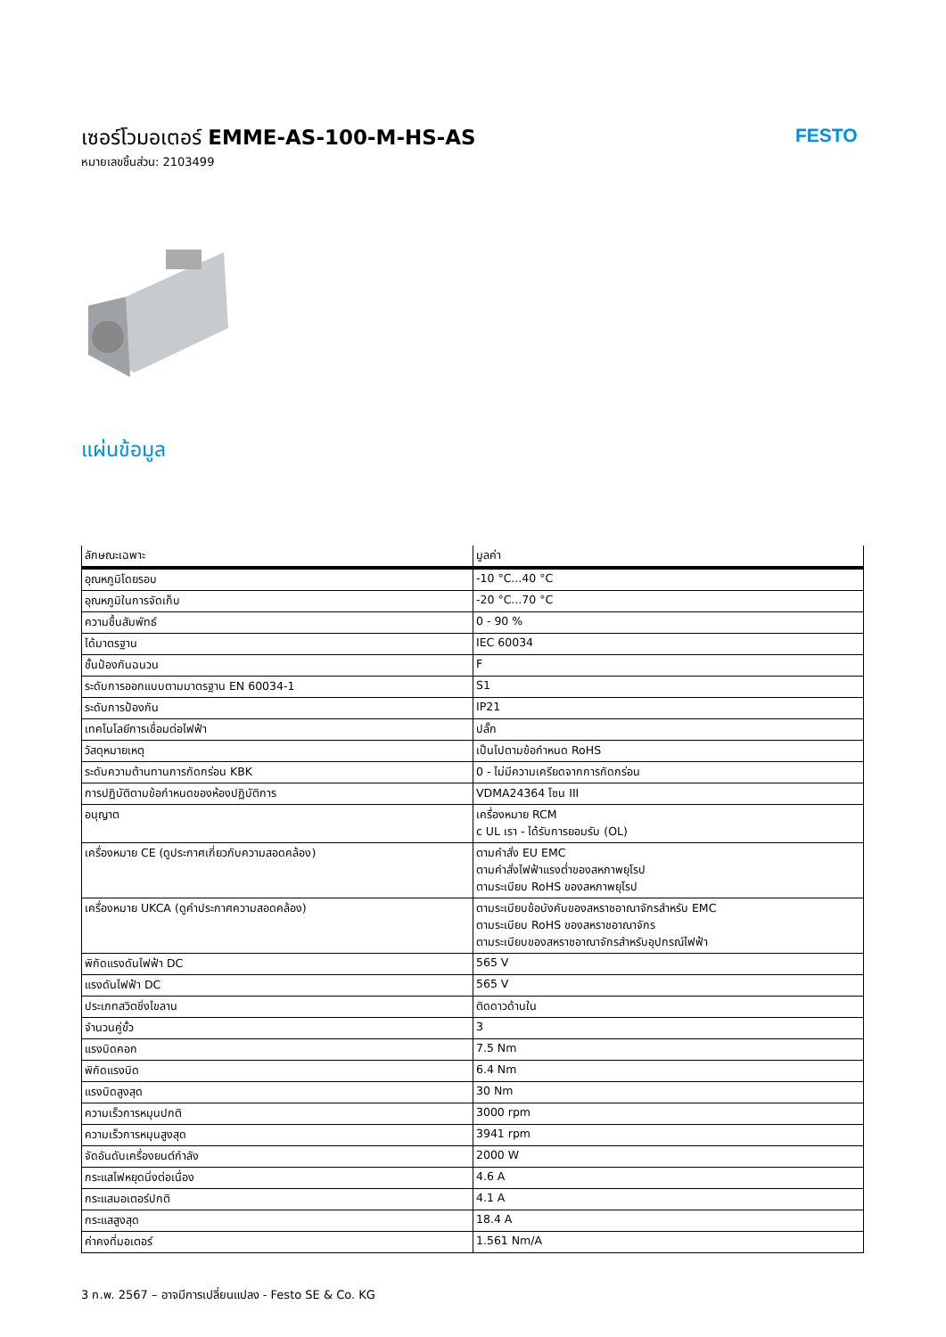เซอร์โวมอเตอร์ EMME-AS-100-M-HS-AS
หมายเลขชิ้นส่วน: 2103499
FESTO
แผ่นข้อมูล
| ลักษณะเฉพาะ | มูลค่า |
| --- | --- |
| อุณหภูมิโดยรอบ | -10 °C...40 °C |
| อุณหภูมิในการจัดเก็บ | -20 °C...70 °C |
| ความชื้นสัมพัทธ์ | 0 - 90 % |
| ได้มาตรฐาน | IEC 60034 |
| ชั้นป้องกันฉนวน | F |
| ระดับการออกแบบตามมาตรฐาน EN 60034-1 | S1 |
| ระดับการป้องกัน | IP21 |
| เทคโนโลยีการเชื่อมต่อไฟฟ้า | ปลั๊ก |
| วัสดุหมายเหตุ | เป็นไปตามข้อกำหนด RoHS |
| ระดับความต้านทานการกัดกร่อน KBK | 0 - ไม่มีความเครียดจากการกัดกร่อน |
| การปฏิบัติตามข้อกำหนดของห้องปฏิบัติการ | VDMA24364 โซน III |
| อนุญาต | เครื่องหมาย RCM c UL เรา - ได้รับการยอมรับ (OL) |
| เครื่องหมาย CE (ดูประกาศเกี่ยวกับความสอดคล้อง) | ตามคำสั่ง EU EMC ตามคำสั่งไฟฟ้าแรงต่ำของสหภาพยุโรป ตามระเบียบ RoHS ของสหภาพยุโรป |
| เครื่องหมาย UKCA (ดูคำประกาศความสอดคล้อง) | ตามระเบียบข้อบังคับของสหราชอาณาจักรสำหรับ EMC ตามระเบียบ RoHS ของสหราชอาณาจักร ตามระเบียบของสหราชอาณาจักรสำหรับอุปกรณ์ไฟฟ้า |
| พิกัดแรงดันไฟฟ้า DC | 565 V |
| แรงดันไฟฟ้า DC | 565 V |
| ประเภทสวิตชิ่งไขลาน | ติดดาวด้านใน |
| จำนวนคู่ขั้ว | 3 |
| แรงบิดคอก | 7.5 Nm |
| พิกัดแรงบิด | 6.4 Nm |
| แรงบิดสูงสุด | 30 Nm |
| ความเร็วการหมุนปกติ | 3000 rpm |
| ความเร็วการหมุนสูงสุด | 3941 rpm |
| จัดอันดับเครื่องยนต์กำลัง | 2000 W |
| กระแสไฟหยุดนิ่งต่อเนื่อง | 4.6 A |
| กระแสมอเตอร์ปกติ | 4.1 A |
| กระแสสูงสุด | 18.4 A |
| ค่าคงที่มอเตอร์ | 1.561 Nm/A |
3 ก.พ. 2567 – อาจมีการเปลี่ยนแปลง - Festo SE & Co. KG